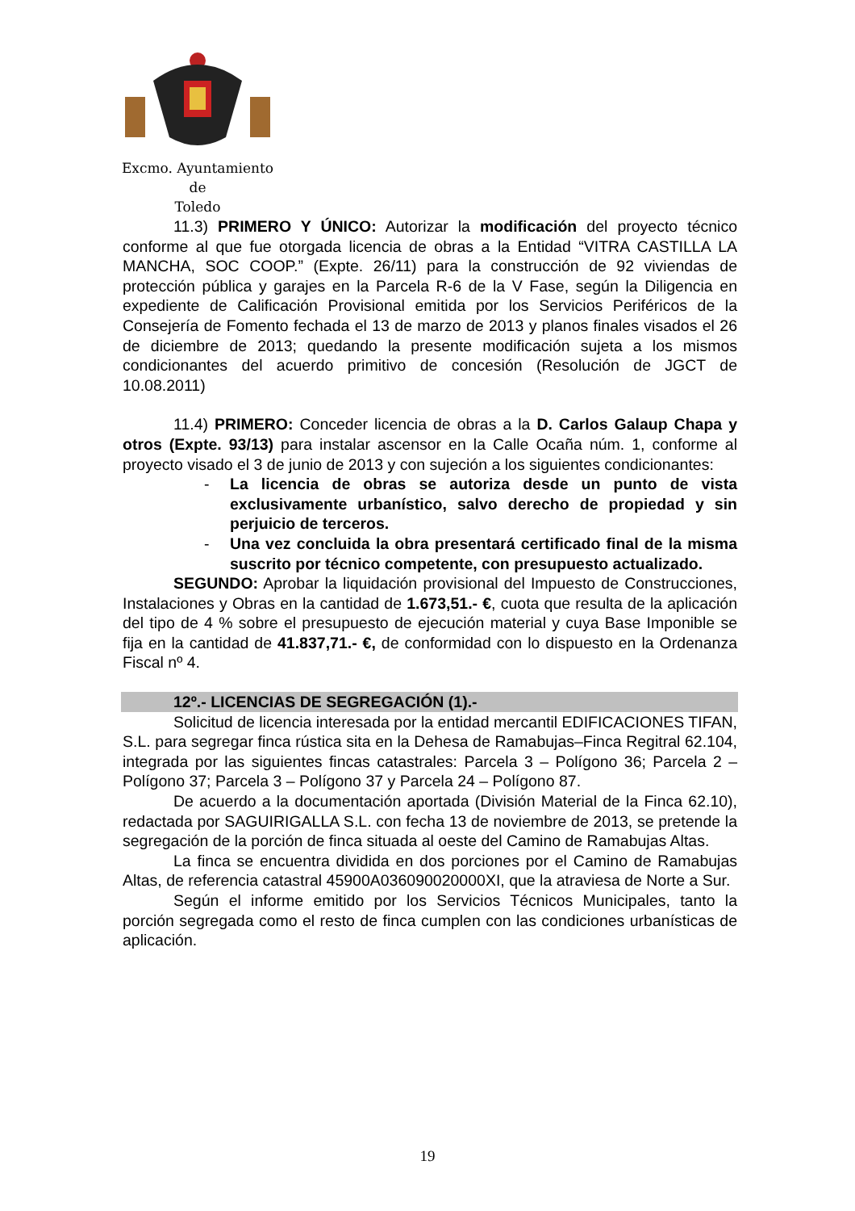Excmo. Ayuntamiento
de
Toledo
11.3) PRIMERO Y ÚNICO: Autorizar la modificación del proyecto técnico conforme al que fue otorgada licencia de obras a la Entidad “VITRA CASTILLA LA MANCHA, SOC COOP.” (Expte. 26/11) para la construcción de 92 viviendas de protección pública y garajes en la Parcela R-6 de la V Fase, según la Diligencia en expediente de Calificación Provisional emitida por los Servicios Periféricos de la Consejería de Fomento fechada el 13 de marzo de 2013 y planos finales visados el 26 de diciembre de 2013; quedando la presente modificación sujeta a los mismos condicionantes del acuerdo primitivo de concesión (Resolución de JGCT de 10.08.2011)
11.4) PRIMERO: Conceder licencia de obras a la D. Carlos Galaup Chapa y otros (Expte. 93/13) para instalar ascensor en la Calle Ocaña núm. 1, conforme al proyecto visado el 3 de junio de 2013 y con sujeción a los siguientes condicionantes:
- La licencia de obras se autoriza desde un punto de vista exclusivamente urbanístico, salvo derecho de propiedad y sin perjuicio de terceros.
- Una vez concluida la obra presentará certificado final de la misma suscrito por técnico competente, con presupuesto actualizado.
SEGUNDO: Aprobar la liquidación provisional del Impuesto de Construcciones, Instalaciones y Obras en la cantidad de 1.673,51.- €, cuota que resulta de la aplicación del tipo de 4 % sobre el presupuesto de ejecución material y cuya Base Imponible se fija en la cantidad de 41.837,71.- €, de conformidad con lo dispuesto en la Ordenanza Fiscal nº 4.
12º.- LICENCIAS DE SEGREGACIÓN (1).-
Solicitud de licencia interesada por la entidad mercantil EDIFICACIONES TIFAN, S.L. para segregar finca rústica sita en la Dehesa de Ramabujas–Finca Regitral 62.104, integrada por las siguientes fincas catastrales: Parcela 3 – Polígono 36; Parcela 2 – Polígono 37; Parcela 3 – Polígono 37 y Parcela 24 – Polígono 87.
De acuerdo a la documentación aportada (División Material de la Finca 62.10), redactada por SAGUIRIGALLA S.L. con fecha 13 de noviembre de 2013, se pretende la segregación de la porción de finca situada al oeste del Camino de Ramabujas Altas.
La finca se encuentra dividida en dos porciones por el Camino de Ramabujas Altas, de referencia catastral 45900A036090020000XI, que la atraviesa de Norte a Sur.
Según el informe emitido por los Servicios Técnicos Municipales, tanto la porción segregada como el resto de finca cumplen con las condiciones urbanísticas de aplicación.
19